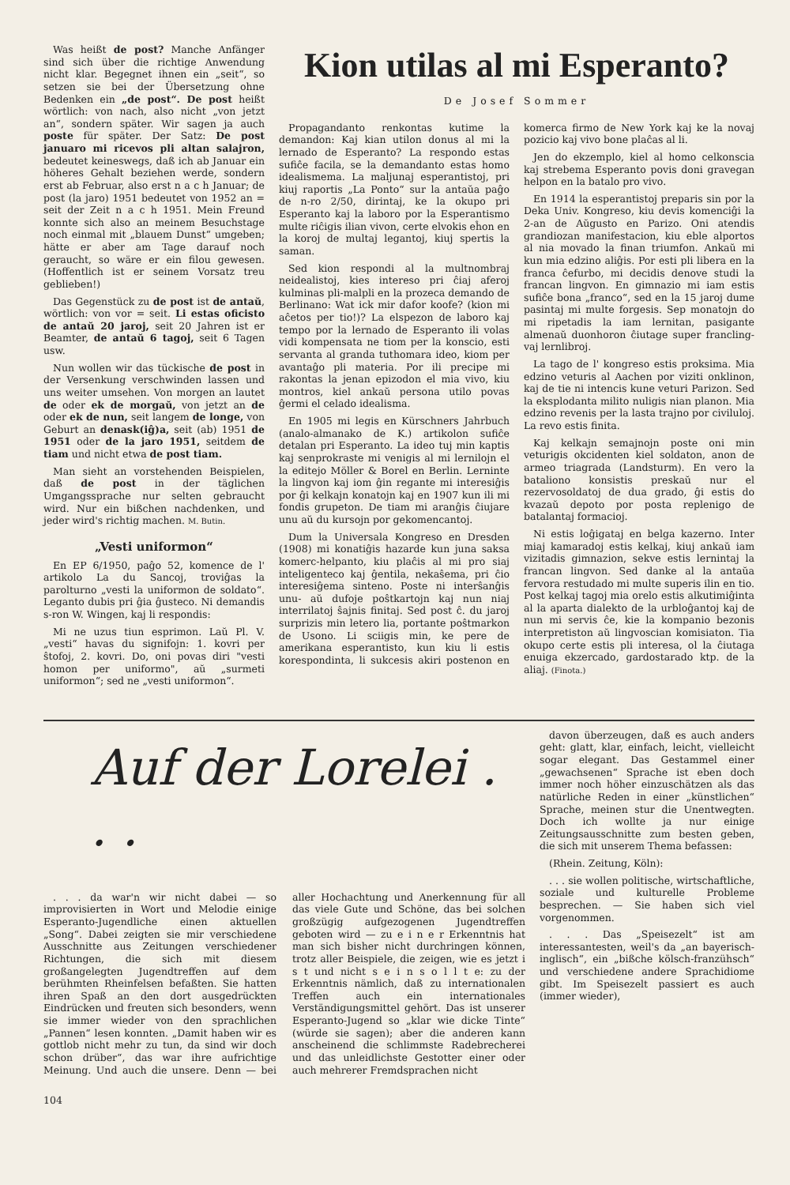Was heißt de post? Manche Anfänger sind sich über die richtige Anwendung nicht klar. Begegnet ihnen ein „seit“, so setzen sie bei der Übersetzung ohne Bedenken ein „de post“. De post heißt wörtlich: von nach, also nicht „von jetzt an“, sondern später. Wir sagen ja auch poste für später. Der Satz: De post januaro mi ricevos pli altan salajron, bedeutet keineswegs, daß ich ab Januar ein höheres Gehalt beziehen werde, sondern erst ab Februar, also erst n a c h Januar; de post (la jaro) 1951 bedeutet von 1952 an = seit der Zeit n a c h 1951. Mein Freund konnte sich also an meinem Besuchstage noch einmal mit „blauem Dunst“ umgeben; hätte er aber am Tage darauf noch geraucht, so wäre er ein filou gewesen. (Hoffentlich ist er seinem Vorsatz treu geblieben!)
Das Gegenstück zu de post ist de antaŭ, wörtlich: von vor = seit. Li estas oficisto de antaŭ 20 jaroj, seit 20 Jahren ist er Beamter, de antaŭ 6 tagoj, seit 6 Tagen usw.
Nun wollen wir das tückische de post in der Versenkung verschwinden lassen und uns weiter umsehen. Von morgen an lautet de oder ek de morgaŭ, von jetzt an de oder ek de nun, seit langem de longe, von Geburt an denask(iĝ)a, seit (ab) 1951 de 1951 oder de la jaro 1951, seitdem de tiam und nicht etwa de post tiam.
Man sieht an vorstehenden Beispielen, daß de post in der täglichen Umgangssprache nur selten gebraucht wird. Nur ein bißchen nachdenken, und jeder wird's richtig machen. M. Butin.
„Vesti uniformon“
En EP 6/1950, paĝo 52, komence de l' artikolo La du Sancoj, troviĝas la parolturno „vesti la uniformon de soldato“. Leganto dubis pri ĝia ĝusteco. Ni demandis s-ron W. Wingen, kaj li respondis:
Mi ne uzus tiun esprimon. Laŭ Pl. V. „vesti“ havas du signifojn: 1. kovri per ŝtofoj, 2. kovri. Do, oni povas diri "vesti homon per uniformo", aŭ „surmeti uniformon“; sed ne „vesti uniformon“.
Kion utilas al mi Esperanto?
De Josef Sommer
Propagandanto renkontas kutime la demandon: Kaj kian utilon donus al mi la lernado de Esperanto? La respondo estas sufiĉe facila, se la demandanto estas homo idealismema. La maljunaj esperantistoj, pri kiuj raportis „La Ponto“ sur la antaŭa paĝo de n-ro 2/50, dirintaj, ke la okupo pri Esperanto kaj la laboro por la Esperantismo multe riĉigis ilian vivon, certe elvokis eĥon en la koroj de multaj legantoj, kiuj spertis la saman.
Sed kion respondi al la multnombraj neidealistoj, kies intereso pri ĉiaj aferoj kulminas pli-malpli en la prozeca demando de Berlinano: Wat ick mir dafor koofe? (kion mi aĉetos per tio!)? La elspezon de laboro kaj tempo por la lernado de Esperanto ili volas vidi kompensata ne tiom per la konscio, esti servanta al granda tuthomara ideo, kiom per avantaĝo pli materia. Por ili precipe mi rakontas la jenan epizodon el mia vivo, kiu montros, kiel ankaŭ persona utilo povas ĝermi el celado idealisma.
En 1905 mi legis en Kürschners Jahrbuch (analo-almanako de K.) artikolon sufiĉe detalan pri Esperanto. La ideo tuj min kaptis kaj senprokraste mi venigis al mi lernilojn el la editejo Möller & Borel en Berlin. Lerninte la lingvon kaj iom ĝin regante mi interesiĝis por ĝi kelkajn konatojn kaj en 1907 kun ili mi fondis grupeton. De tiam mi aranĝis ĉiujare unu aŭ du kursojn por gekomencantoj.
Dum la Universala Kongreso en Dresden (1908) mi konatiĝis hazarde kun juna saksa komerc-helpanto, kiu plaĉis al mi pro siaj inteligenteco kaj ĝentila, nekaŝema, pri ĉio interesiĝema sinteno. Poste ni interŝanĝis unu- aŭ dufoje poŝtkartojn kaj nun niaj interrilatoj ŝajnis finitaj. Sed post ĉ. du jaroj surprizis min letero lia, portante poŝtmarkon de Usono. Li sciigis min, ke pere de amerikana esperantisto, kun kiu li estis korespondinta, li sukcesis akiri postenon en komerca firmo de New York kaj ke la novaj pozicio kaj vivo bone plaĉas al li.
Jen do ekzemplo, kiel al homo celkonscia kaj strebema Esperanto povis doni gravegan helpon en la batalo pro vivo.
En 1914 la esperantistoj preparis sin por la Deka Univ. Kongreso, kiu devis komenciĝi la 2-an de Aŭgusto en Parizo. Oni atendis grandiozan manifestacion, kiu eble alportos al nia movado la finan triumfon. Ankaŭ mi kun mia edzino aliĝis. Por esti pli libera en la franca ĉefurbo, mi decidis denove studi la francan lingvon. En gimnazio mi iam estis sufiĉe bona „franco“, sed en la 15 jaroj dume pasintaj mi multe forgesis. Sep monatojn do mi ripetadis la iam lernitan, pasigante almenaŭ duonhoron ĉiutage super francling-vaj lernlibroj.
La tago de l' kongreso estis proksima. Mia edzino veturis al Aachen por viziti onklinon, kaj de tie ni intencis kune veturi Parizon. Sed la eksplodanta milito nuligis nian planon. Mia edzino revenis per la lasta trajno por civiluloj. La revo estis finita.
Kaj kelkajn semajnojn poste oni min veturigis okcidenten kiel soldaton, anon de armeo triagrada (Landsturm). En vero la bataliono konsistis preskaŭ nur el rezervosoldatoj de dua grado, ĝi estis do kvazaŭ depoto por posta replenigo de batalantaj formacioj.
Ni estis loĝigataj en belga kazerno. Inter miaj kamaradoj estis kelkaj, kiuj ankaŭ iam vizitadis gimnazion, sekve estis lernintaj la francan lingvon. Sed danke al la antaŭa fervora restudado mi multe superis ilin en tio. Post kelkaj tagoj mia orelo estis alkutimiĝinta al la aparta dialekto de la urbloĝantoj kaj de nun mi servis ĉe, kie la kompanio bezonis interpretiston aŭ lingvoscian komisiaton. Tia okupo certe estis pli interesa, ol la ĉiutaga enuiga ekzercado, gardostarado ktp. de la aliaj. (Finota.)
Auf der Lorelei . . .
. . . da war'n wir nicht dabei — so improvisierten in Wort und Melodie einige Esperanto-Jugendliche einen aktuellen „Song“. Dabei zeigten sie mir verschiedene Ausschnitte aus Zeitungen verschiedener Richtungen, die sich mit diesem großangelegten Jugendtreffen auf dem berühmten Rheinfelsen befaßten. Sie hatten ihren Spaß an den dort ausgedrückten Eindrücken und freuten sich besonders, wenn sie immer wieder von den sprachlichen „Pannen“ lesen konnten. „Damit haben wir es gottlob nicht mehr zu tun, da sind wir doch schon drüber“, das war ihre aufrichtige Meinung. Und auch die unsere. Denn — bei aller Hochachtung und Anerkennung für all das viele Gute und Schöne, das bei solchen großzügig aufgezogenen Jugendtreffen geboten wird — zu e i n e r Erkenntnis hat man sich bisher nicht durchringen können, trotz aller Beispiele, die zeigen, wie es jetzt i s t und nicht s e i n s o l l t e: zu der Erkenntnis nämlich, daß zu internationalen Treffen auch ein internationales Verständigungsmittel gehört. Das ist unserer Esperanto-Jugend so „klar wie dicke Tinte“ (würde sie sagen); aber die anderen kann anscheinend die schlimmste Radebrecherei und das unleidlichste Gestotter einer oder auch mehrerer Fremdsprachen nicht
davon überzeugen, daß es auch anders geht: glatt, klar, einfach, leicht, vielleicht sogar elegant. Das Gestammel einer „gewachsenen“ Sprache ist eben doch immer noch höher einzuschätzen als das natürliche Reden in einer „künstlichen“ Sprache, meinen stur die Unentwegten. Doch ich wollte ja nur einige Zeitungsausschnitte zum besten geben, die sich mit unserem Thema befassen:
(Rhein. Zeitung, Köln):
. . . sie wollen politische, wirtschaftliche, soziale und kulturelle Probleme besprechen. — Sie haben sich viel vorgenommen.
. . . Das „Speisezelt“ ist am interessantesten, weil's da „an bayerisch-inglisch“, ein „bißche kölsch-franzühsch“ und verschiedene andere Sprachidiome gibt. Im Speisezelt passiert es auch (immer wieder),
104